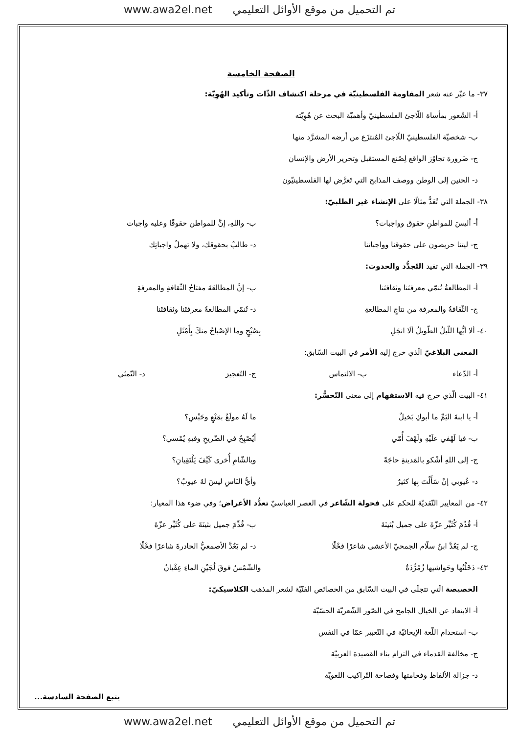تم التحميل من موقع الأوائل التعليمي www.awa2el.net
الصفحة الخامسة
٣٧- ما عبّر عنه شعر المقاومة الفلسطينيّة في مرحلة اكتشاف الذّات وتأكيد الهُوِيّة:
أ- الشّعور بمأساة اللّاجئ الفلسطينيّ وأهميّة البحث عن هُوِيّته
ب- شخصيّة الفلسطينيّ اللّاجئ المُنتزَع من أرضه المشرَّد منها
ج- ضَرورة تجاوُز الواقع لِصُنع المستقبل وتحرير الأرض والإنسان
د- الحنين إلى الوطن ووصف المذابح التي تَعرَّض لها الفلسطينيّون
٣٨- الجملة التي تُعَدُّ مثالًا على الإنشاء غير الطلبيّ:
أ- أليسَ للمواطنِ حقوق وواجبات؟ ب- واللهِ، إنَّ للمواطن حقوقًا وعليه واجبات
ج- ليتنا حريصون على حقوقنا وواجباتنا د- طالبْ بحقوقك، ولا تهملْ واجباتِك
٣٩- الجملة التي تفيد التّجدُّد والحدوث:
أ- المطالعةُ تُنمّي معرفتَنا وثقافتَنا ب- إنَّ المطالعَةَ مفتاحُ الثّقافةِ والمعرفةِ
ج- الثّقافةُ والمعرفة من نتاجِ المطالعةِ د- تُنمّي المطالعةُ معرفتَنا وثقافتَنا
٤٠- ألا أيُّها اللّيلُ الطّويلُ ألَا انجَلِ بِصُبْحٍ وما الإصْباحُ منكَ بِأَمْثَلِ
المعنى البلاغيّ الّذي خرج إليه الأمر في البيت السّابق:
أ- الدّعاء ب- الالتماس ج- التّعجيز د- التّمنّي
٤١- البيت الّذي خرج فيه الاستفهام إلى معنى التّحسُّر:
أ- يا ابنةَ اليَمِّ ما أبوكِ بَخيلٌ ما لَهُ مولَعٌ بمَنْعٍ وحَبْسِ؟
ب- فيا لَهْفي علَيْهِ ولَهْفَ أُمّي أيُصْبِحُ في الضّريحِ وفيهِ يُمْسي؟
ج- إلى اللهِ أشْكو بالمَدينةِ حاجَةً وبالشّامِ أُخرى كَيْفَ يَلْتَقِيانِ؟
د- عُيوبي إنْ سَأَلْتَ بِها كثيرٌ وأيُّ النّاسِ ليسَ لهُ عيوبُ؟
٤٢- من المعايير النّقديّة للحكم على فحولة الشّاعر في العصر العباسيّ تعدُّد الأغراض؛ وفي ضوء هذا المعيار:
أ- قُدِّمَ كُثَيِّر عزّةَ على جميل بُثينَةَ ب- قُدِّمَ جميل بثينَةَ على كُثَيِّر عزّةَ
ج- لم يَعُدَّ ابنُ سلّام الجمحيّ الأعشى شاعرًا فحْلًا د- لم يَعُدَّ الأصمعيُّ الحادرةَ شاعرًا فحْلًا
٤٣- دَخَلْتُها وحَواشيها زُمُرُّدَةٌ والشّمْسُ فوقَ لُجَيْنِ الماءِ عِقْيانُ
الخصيصة الّتي تتجلّى في البيت السّابق من الخصائص الفنّيّة لشعر المذهب الكلاسيكيّ:
أ- الابتعاد عن الخيال الجامح في الصّور الشّعريّة الحسّيّة
ب- استخدام اللّغة الإيحائيّة في التّعبير عمّا في النفس
ج- مخالفة القدماء في التزام بناء القصيدة العربيّة
د- جزالة الألفاظ وفخامتها وفصاحة التّراكيب اللغويّة
يتبع الصفحة السادسة...
تم التحميل من موقع الأوائل التعليمي www.awa2el.net